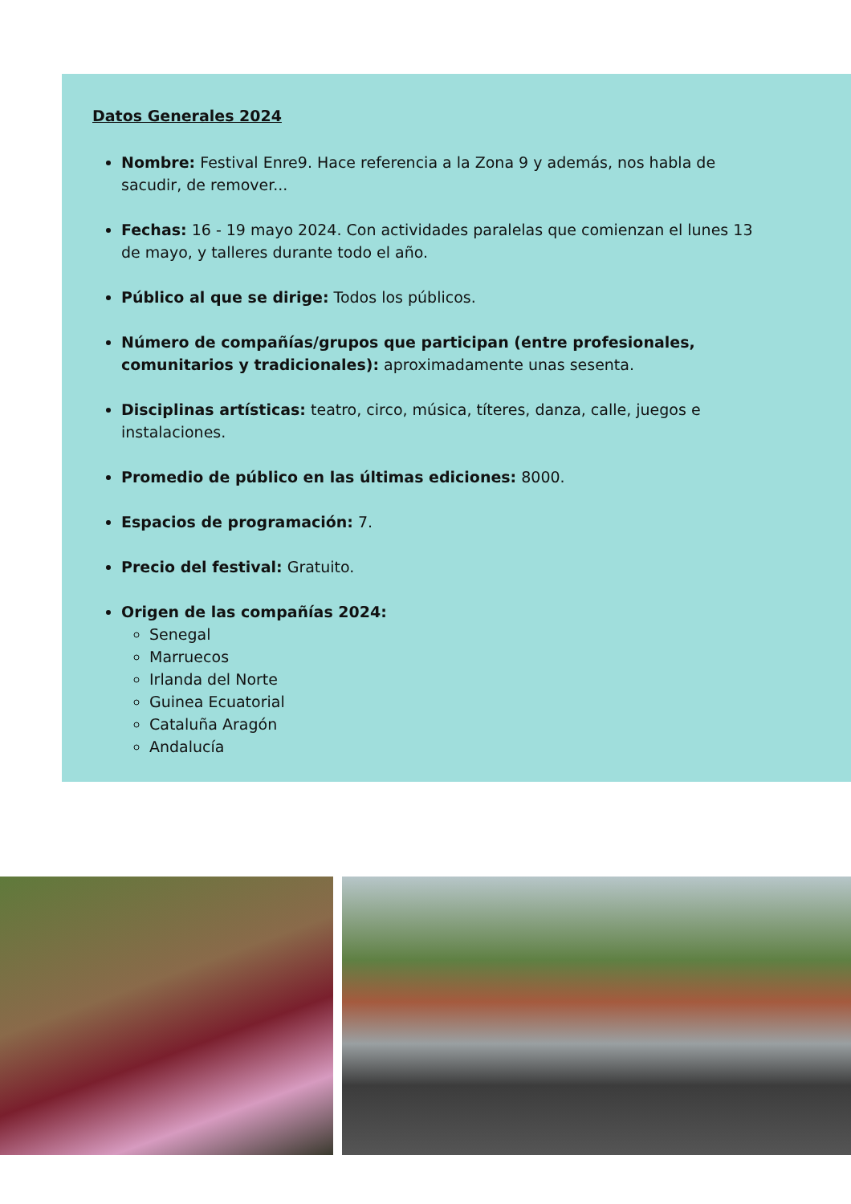Datos Generales 2024
Nombre: Festival Enre9. Hace referencia a la Zona 9 y además, nos habla de sacudir, de remover...
Fechas: 16 - 19 mayo 2024. Con actividades paralelas que comienzan el lunes 13 de mayo, y talleres durante todo el año.
Público al que se dirige: Todos los públicos.
Número de compañías/grupos que participan (entre profesionales, comunitarios y tradicionales): aproximadamente unas sesenta.
Disciplinas artísticas: teatro, circo, música, títeres, danza, calle, juegos e instalaciones.
Promedio de público en las últimas ediciones: 8000.
Espacios de programación: 7.
Precio del festival: Gratuito.
Origen de las compañías 2024:
Senegal
Marruecos
Irlanda del Norte
Guinea Ecuatorial
Cataluña Aragón
Andalucía